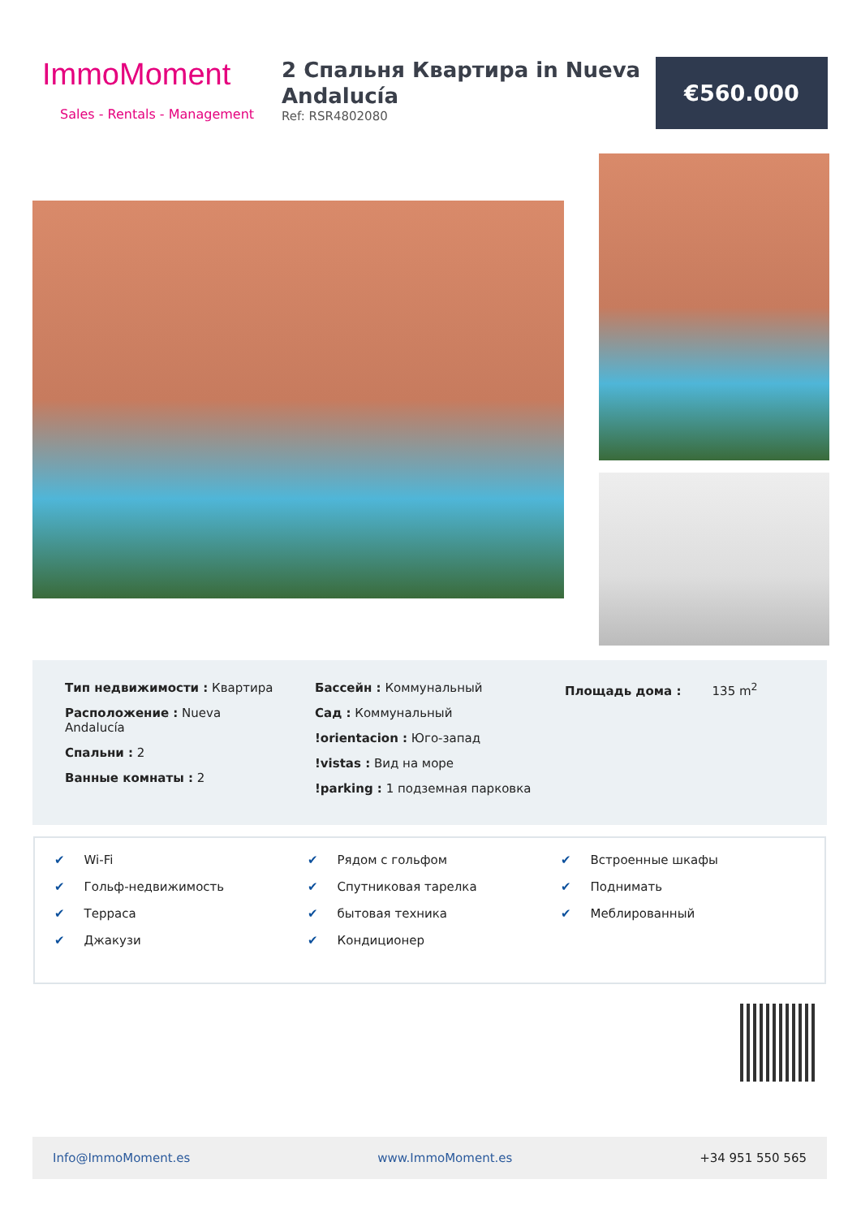ImmoMoment
Sales - Rentals - Management
2 Спальня Квартира in Nueva Andalucía
Ref: RSR4802080
€560.000
Тип недвижимости : Квартира
Расположение : Nueva
Andalucía
Спальни : 2
Ванные комнаты : 2
Бассейн : Коммунальный
Сад : Коммунальный
!orientacion : Юго-запад
!vistas : Вид на море
!parking : 1 подземная парковка
Площадь дома : 135 m<sup>2</sup>
✔ Wi-Fi
✔ Гольф-недвижимость
✔ Терраса
✔ Джакузи
✔ Рядом с гольфом
✔ Спутниковая тарелка
✔ бытовая техника
✔ Кондиционер
✔ Встроенные шкафы
✔ Поднимать
✔ Меблированный
Info@ImmoMoment.es www.ImmoMoment.es +34 951 550 565